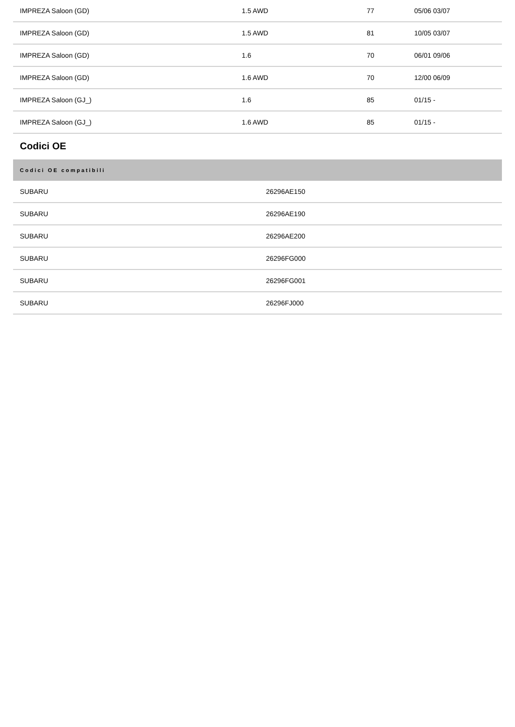| IMPREZA Saloon (GD) | 1.5 AWD | 77 | 05/06 03/07 |
| IMPREZA Saloon (GD) | 1.5 AWD | 81 | 10/05 03/07 |
| IMPREZA Saloon (GD) | 1.6 | 70 | 06/01 09/06 |
| IMPREZA Saloon (GD) | 1.6 AWD | 70 | 12/00 06/09 |
| IMPREZA Saloon (GJ_) | 1.6 | 85 | 01/15 - |
| IMPREZA Saloon (GJ_) | 1.6 AWD | 85 | 01/15 - |
Codici OE
| Codici OE compatibili | |
| --- | --- |
| SUBARU | 26296AE150 |
| SUBARU | 26296AE190 |
| SUBARU | 26296AE200 |
| SUBARU | 26296FG000 |
| SUBARU | 26296FG001 |
| SUBARU | 26296FJ000 |